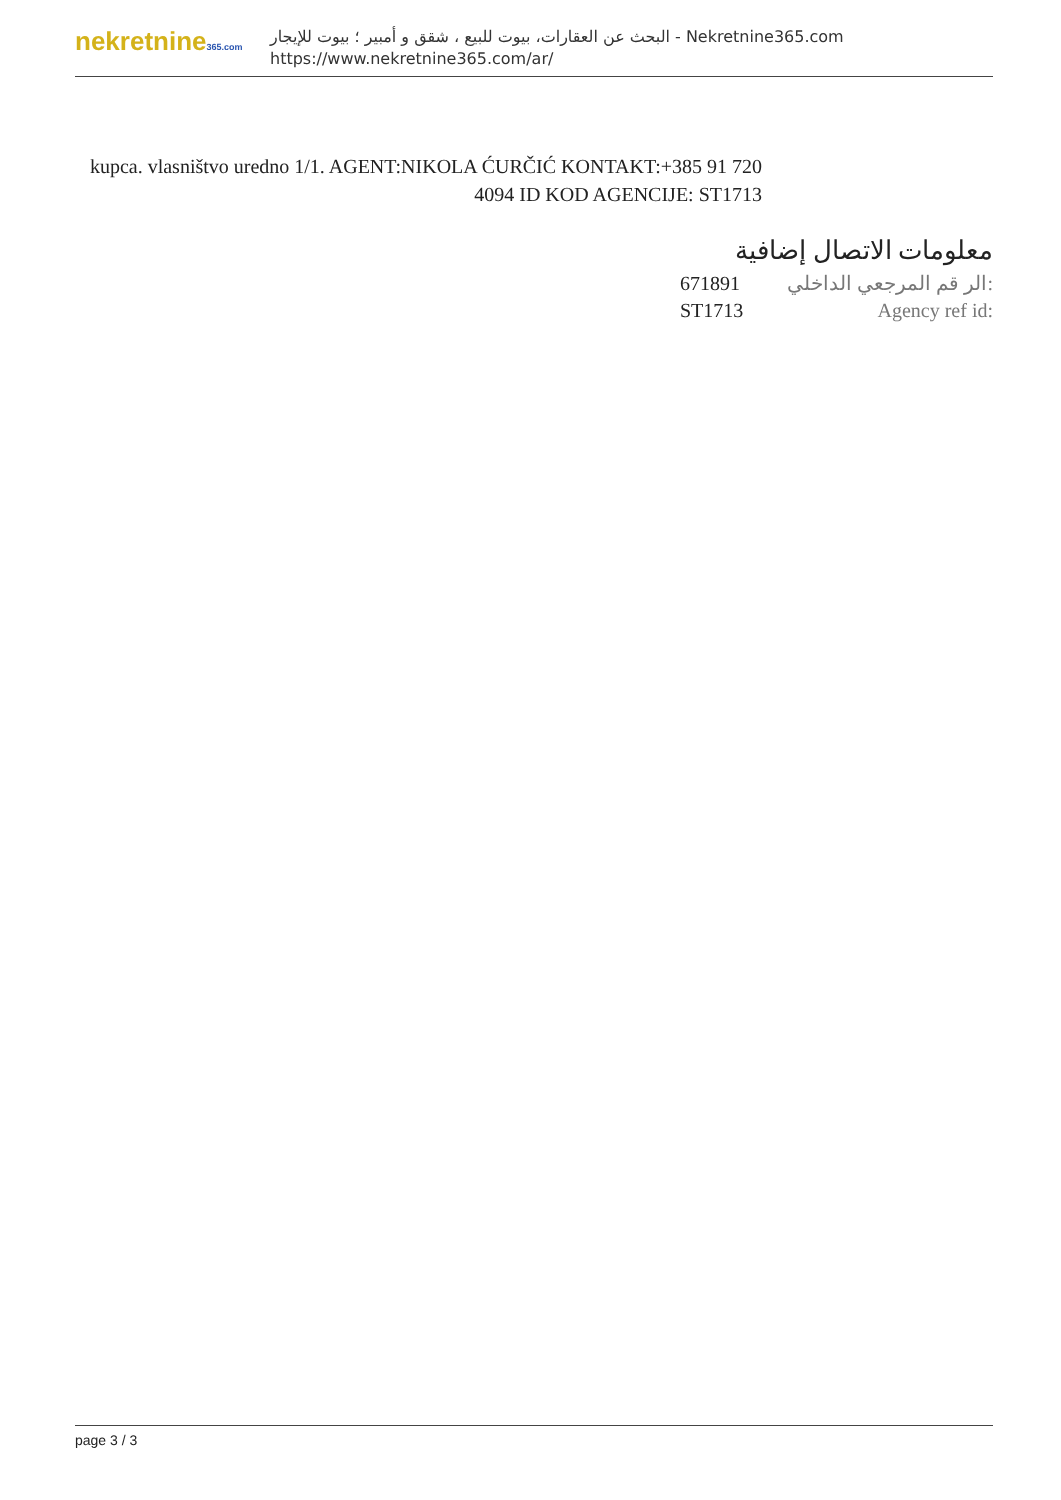nekretnine365.com
البحث عن العقارات، بيوت للبيع ، شقق و أمبير ؛ بيوت للإيجار - Nekretnine365.com
https://www.nekretnine365.com/ar/
kupca. vlasništvo uredno 1/1. AGENT:NIKOLA ĆURČIĆ KONTAKT:+385 91 720 4094 ID KOD AGENCIJE: ST1713
معلومات الاتصال إضافية
671891 الر قم المرجعي الداخلي:
ST1713 Agency ref id:
page 3 / 3